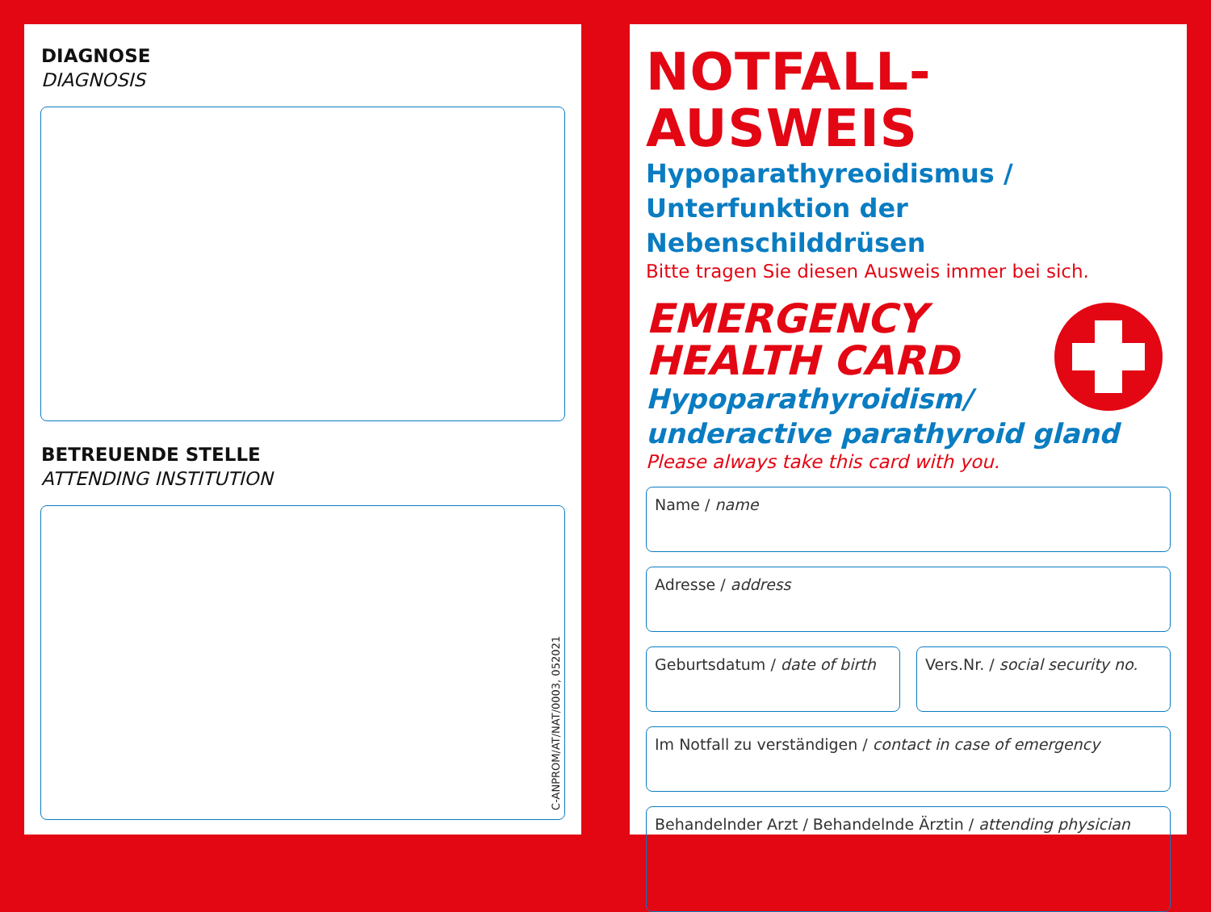DIAGNOSE
DIAGNOSIS
BETREUENDE STELLE
ATTENDING INSTITUTION
C-ANPROM/AT/NAT/0003, 052021
NOTFALL-AUSWEIS
Hypoparathyreoidismus /
Unterfunktion der Nebenschilddrüsen
Bitte tragen Sie diesen Ausweis immer bei sich.
EMERGENCY
HEALTH CARD
Hypoparathyroidism/
underactive parathyroid gland
Please always take this card with you.
Name / name
Adresse / address
Geburtsdatum / date of birth Vers.Nr. / social security no.
Im Notfall zu verständigen / contact in case of emergency
Behandelnder Arzt / Behandelnde Ärztin / attending physician